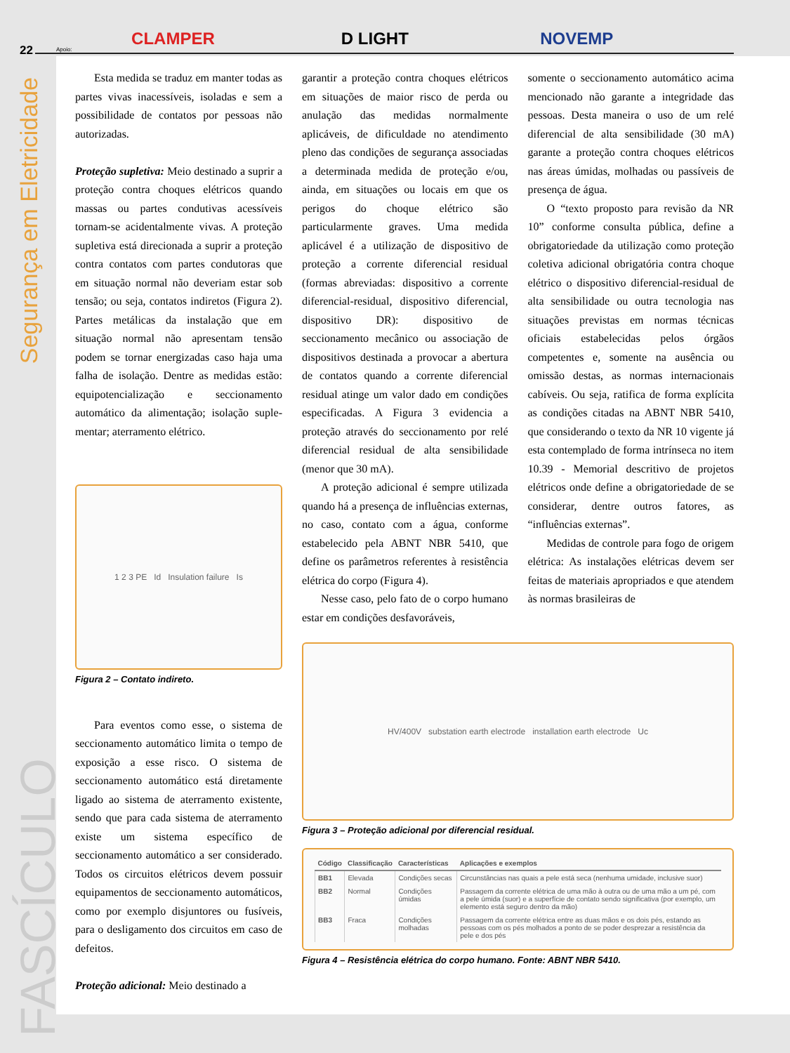22
Apoio:
CLAMPER
D LIGHT
NOVEMP
Segurança em Eletricidade
FASCÍCULO
Esta medida se traduz em manter todas as partes vivas inacessíveis, isoladas e sem a possibilidade de contatos por pessoas não autorizadas.
Proteção supletiva: Meio destinado a suprir a proteção contra choques elétricos quando massas ou partes condutivas acessíveis tornam-se acidentalmente vivas. A proteção supletiva está direcionada a suprir a proteção contra contatos com partes condutoras que em situação normal não deveriam estar sob tensão; ou seja, contatos indiretos (Figura 2). Partes metálicas da instalação que em situação normal não apresentam tensão podem se tornar energizadas caso haja uma falha de isolação. Dentre as medidas estão: equipotencialização e seccionamento automático da alimentação; isolação suple-mentar; aterramento elétrico.
1 2 3 PE Id Insulation failure Is
Figura 2 – Contato indireto.
Para eventos como esse, o sistema de seccionamento automático limita o tempo de exposição a esse risco. O sistema de seccionamento automático está diretamente ligado ao sistema de aterramento existente, sendo que para cada sistema de aterramento existe um sistema específico de seccionamento automático a ser considerado. Todos os circuitos elétricos devem possuir equipamentos de seccionamento automáticos, como por exemplo disjuntores ou fusíveis, para o desligamento dos circuitos em caso de defeitos.
Proteção adicional: Meio destinado a
garantir a proteção contra choques elétricos em situações de maior risco de perda ou anulação das medidas normalmente aplicáveis, de dificuldade no atendimento pleno das condições de segurança associadas a determinada medida de proteção e/ou, ainda, em situações ou locais em que os perigos do choque elétrico são particularmente graves. Uma medida aplicável é a utilização de dispositivo de proteção a corrente diferencial residual (formas abreviadas: dispositivo a corrente diferencial-residual, dispositivo diferencial, dispositivo DR): dispositivo de seccionamento mecânico ou associação de dispositivos destinada a provocar a abertura de contatos quando a corrente diferencial residual atinge um valor dado em condições especificadas. A Figura 3 evidencia a proteção através do seccionamento por relé diferencial residual de alta sensibilidade (menor que 30 mA).
A proteção adicional é sempre utilizada quando há a presença de influências externas, no caso, contato com a água, conforme estabelecido pela ABNT NBR 5410, que define os parâmetros referentes à resistência elétrica do corpo (Figura 4).
Nesse caso, pelo fato de o corpo humano estar em condições desfavoráveis,
somente o seccionamento automático acima mencionado não garante a integridade das pessoas. Desta maneira o uso de um relé diferencial de alta sensibilidade (30 mA) garante a proteção contra choques elétricos nas áreas úmidas, molhadas ou passíveis de presença de água.
O “texto proposto para revisão da NR 10” conforme consulta pública, define a obrigatoriedade da utilização como proteção coletiva adicional obrigatória contra choque elétrico o dispositivo diferencial-residual de alta sensibilidade ou outra tecnologia nas situações previstas em normas técnicas oficiais estabelecidas pelos órgãos competentes e, somente na ausência ou omissão destas, as normas internacionais cabíveis. Ou seja, ratifica de forma explícita as condições citadas na ABNT NBR 5410, que considerando o texto da NR 10 vigente já esta contemplado de forma intrínseca no item 10.39 - Memorial descritivo de projetos elétricos onde define a obrigatoriedade de se considerar, dentre outros fatores, as “influências externas”.
Medidas de controle para fogo de origem elétrica: As instalações elétricas devem ser feitas de materiais apropriados e que atendem às normas brasileiras de
HV/400V substation earth electrode installation earth electrode Uc
Figura 3 – Proteção adicional por diferencial residual.
| Código | Classificação | Características | Aplicações e exemplos |
| --- | --- | --- | --- |
| BB1 | Elevada | Condições secas | Circunstâncias nas quais a pele está seca (nenhuma umidade, inclusive suor) |
| BB2 | Normal | Condições úmidas | Passagem da corrente elétrica de uma mão à outra ou de uma mão a um pé, com a pele úmida (suor) e a superfície de contato sendo significativa (por exemplo, um elemento está seguro dentro da mão) |
| BB3 | Fraca | Condições molhadas | Passagem da corrente elétrica entre as duas mãos e os dois pés, estando as pessoas com os pés molhados a ponto de se poder desprezar a resistência da pele e dos pés |
Figura 4 – Resistência elétrica do corpo humano. Fonte: ABNT NBR 5410.